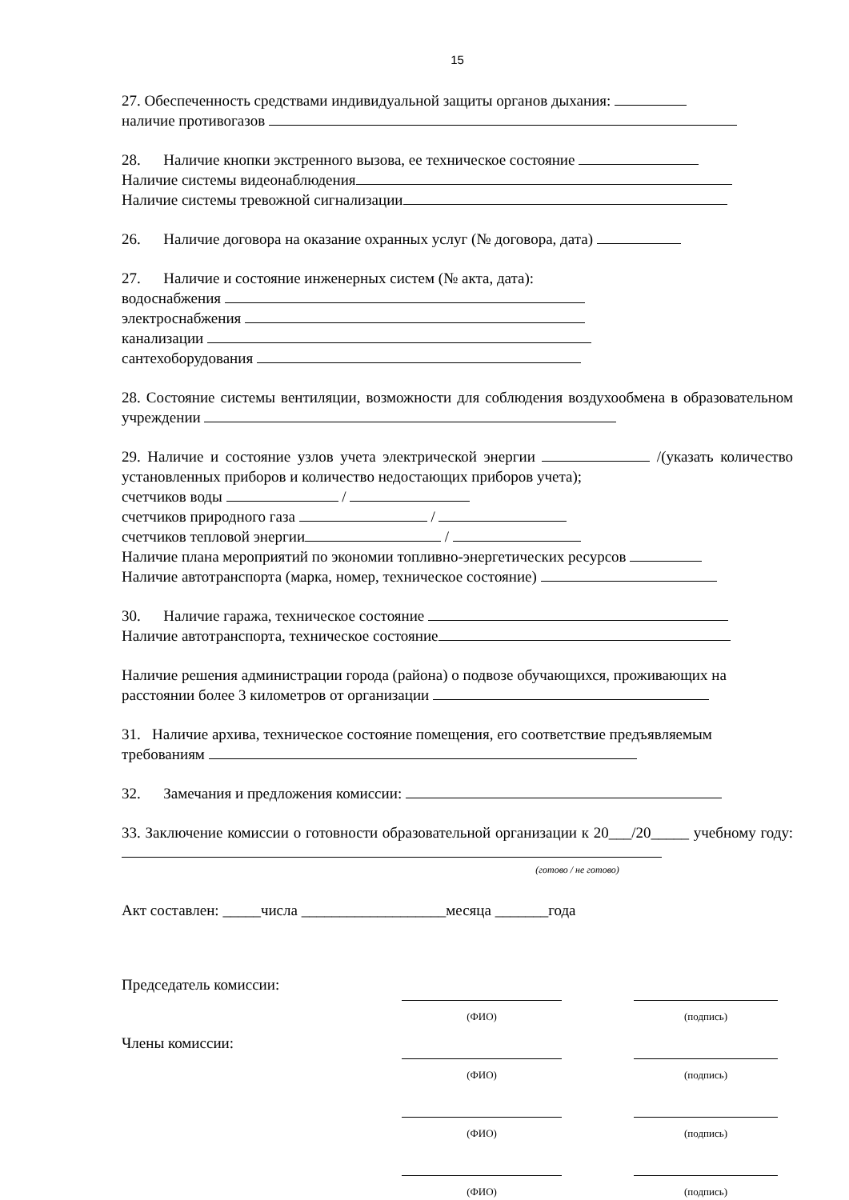15
27. Обеспеченность средствами индивидуальной защиты органов дыхания:
наличие противогазов
28. Наличие кнопки экстренного вызова, ее техническое состояние
Наличие системы видеонаблюдения
Наличие системы тревожной сигнализации
26. Наличие договора на оказание охранных услуг (№ договора, дата)
27. Наличие и состояние инженерных систем (№ акта, дата):
водоснабжения
электроснабжения
канализации
сантехоборудования
28. Состояние системы вентиляции, возможности для соблюдения воздухообмена в образовательном учреждении
29. Наличие и состояние узлов учета электрической энергии /(указать количество установленных приборов и количество недостающих приборов учета);
счетчиков воды /
счетчиков природного газа /
счетчиков тепловой энергии /
Наличие плана мероприятий по экономии топливно-энергетических ресурсов
Наличие автотранспорта (марка, номер, техническое состояние)
30. Наличие гаража, техническое состояние
Наличие автотранспорта, техническое состояние
Наличие решения администрации города (района) о подвозе обучающихся, проживающих на расстоянии более 3 километров от организации
31. Наличие архива, техническое состояние помещения, его соответствие предъявляемым требованиям
32. Замечания и предложения комиссии:
33. Заключение комиссии о готовности образовательной организации к 20___/20_____ учебному году:
(готово / не готово)
Акт составлен: _____числа ___________________месяца _______года
Председатель комиссии:
(ФИО)
(подпись)
Члены комиссии:
(ФИО)
(подпись)
(ФИО)
(подпись)
(ФИО)
(подпись)